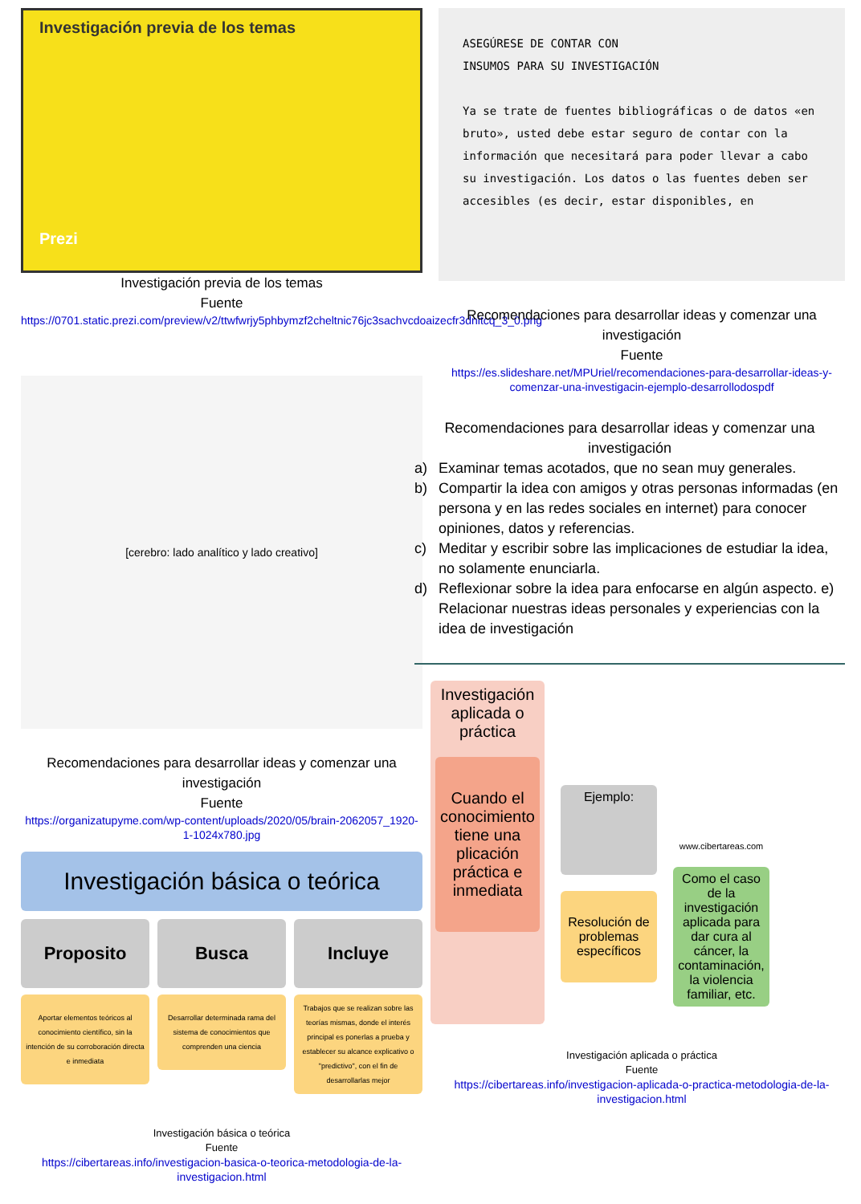Investigación previa de los temas
Prezi
Investigación previa de los temas
Fuente
https://0701.static.prezi.com/preview/v2/ttwfwrjy5phbymzf2cheltnic76jc3sachvcdoaizecfr3dnitcq_3_0.png
[cerebro: lado analítico y lado creativo]
Recomendaciones para desarrollar ideas y comenzar una investigación
Fuente
https://organizatupyme.com/wp-content/uploads/2020/05/brain-2062057_1920-1-1024x780.jpg
Investigación básica o teórica
Proposito
Aportar elementos teóricos al conocimiento científico, sin la intención de su corroboración directa e inmediata
Busca
Desarrollar determinada rama del sistema de conocimientos que comprenden una ciencia
Incluye
Trabajos que se realizan sobre las teorías mismas, donde el interés principal es ponerlas a prueba y establecer su alcance explicativo o "predictivo", con el fin de desarrollarlas mejor
Investigación básica o teórica
Fuente
https://cibertareas.info/investigacion-basica-o-teorica-metodologia-de-la-investigacion.html
ASEGÚRESE DE CONTAR CON
INSUMOS PARA SU INVESTIGACIÓN
Ya se trate de fuentes bibliográficas o de datos «en bruto», usted debe estar seguro de contar con la información que necesitará para poder llevar a cabo su investigación. Los datos o las fuentes deben ser accesibles (es decir, estar disponibles, en
Recomendaciones para desarrollar ideas y comenzar una investigación
Fuente
https://es.slideshare.net/MPUriel/recomendaciones-para-desarrollar-ideas-y-comenzar-una-investigacin-ejemplo-desarrollodospdf
Recomendaciones para desarrollar ideas y comenzar una investigación
a) Examinar temas acotados, que no sean muy generales.
b) Compartir la idea con amigos y otras personas informadas (en persona y en las redes sociales en internet) para conocer opiniones, datos y referencias.
c) Meditar y escribir sobre las implicaciones de estudiar la idea, no solamente enunciarla.
d) Reflexionar sobre la idea para enfocarse en algún aspecto. e) Relacionar nuestras ideas personales y experiencias con la idea de investigación
Investigación aplicada o práctica
Cuando el conocimiento tiene una plicación práctica e inmediata
Ejemplo:
Resolución de problemas específicos
www.cibertareas.com
Como el caso de la investigación aplicada para dar cura al cáncer, la contaminación, la violencia familiar, etc.
Investigación aplicada o práctica
Fuente
https://cibertareas.info/investigacion-aplicada-o-practica-metodologia-de-la-investigacion.html